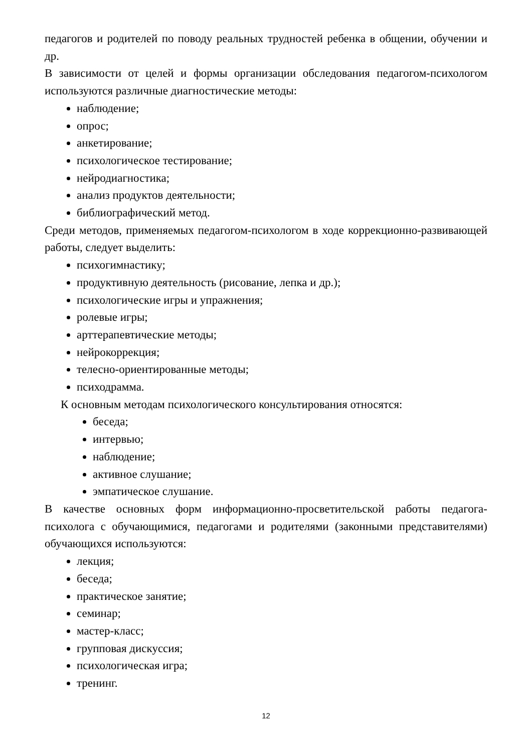педагогов и родителей по поводу реальных трудностей ребенка в общении, обучении и др.
В зависимости от целей и формы организации обследования педагогом-психологом используются различные диагностические методы:
наблюдение;
опрос;
анкетирование;
психологическое тестирование;
нейродиагностика;
анализ продуктов деятельности;
библиографический метод.
Среди методов, применяемых педагогом-психологом в ходе коррекционно-развивающей работы, следует выделить:
психогимнастику;
продуктивную деятельность (рисование, лепка и др.);
психологические игры и упражнения;
ролевые игры;
арттерапевтические методы;
нейрокоррекция;
телесно-ориентированные методы;
психодрамма.
К основным методам психологического консультирования относятся:
беседа;
интервью;
наблюдение;
активное слушание;
эмпатическое слушание.
В качестве основных форм информационно-просветительской работы педагога-психолога с обучающимися, педагогами и родителями (законными представителями) обучающихся используются:
лекция;
беседа;
практическое занятие;
семинар;
мастер-класс;
групповая дискуссия;
психологическая игра;
тренинг.
12